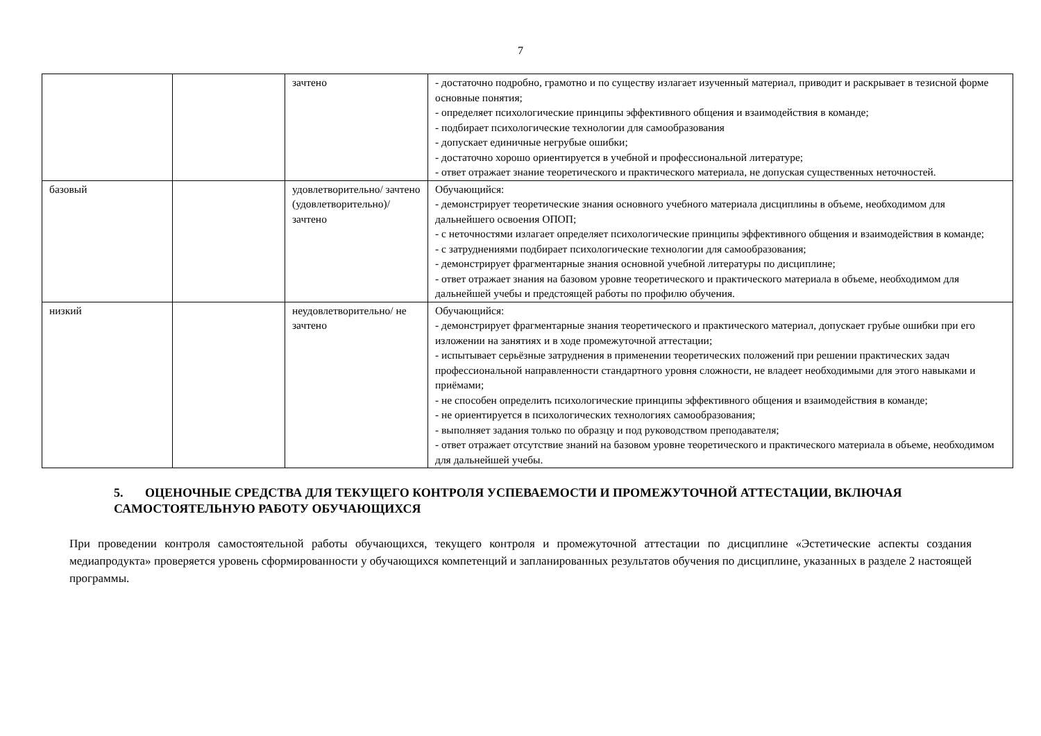7
| | | зачтено | - достаточно подробно, грамотно и по существу излагает изученный материал, приводит и раскрывает в тезисной форме основные понятия; - определяет психологические принципы эффективного общения и взаимодействия в команде; - подбирает психологические технологии для самообразования - допускает единичные негрубые ошибки; - достаточно хорошо ориентируется в учебной и профессиональной литературе; - ответ отражает знание теоретического и практического материала, не допуская существенных неточностей. |
| базовый | | удовлетворительно/ зачтено (удовлетворительно)/ зачтено | Обучающийся: - демонстрирует теоретические знания основного учебного материала дисциплины в объеме, необходимом для дальнейшего освоения ОПОП; - с неточностями излагает определяет психологические принципы эффективного общения и взаимодействия в команде; - с затруднениями подбирает психологические технологии для самообразования; - демонстрирует фрагментарные знания основной учебной литературы по дисциплине; - ответ отражает знания на базовом уровне теоретического и практического материала в объеме, необходимом для дальнейшей учебы и предстоящей работы по профилю обучения. |
| низкий | | неудовлетворительно/ не зачтено | Обучающийся: - демонстрирует фрагментарные знания теоретического и практического материал, допускает грубые ошибки при его изложении на занятиях и в ходе промежуточной аттестации; - испытывает серьёзные затруднения в применении теоретических положений при решении практических задач профессиональной направленности стандартного уровня сложности, не владеет необходимыми для этого навыками и приёмами; - не способен определить психологические принципы эффективного общения и взаимодействия в команде; - не ориентируется в психологических технологиях самообразования; - выполняет задания только по образцу и под руководством преподавателя; - ответ отражает отсутствие знаний на базовом уровне теоретического и практического материала в объеме, необходимом для дальнейшей учебы. |
5. ОЦЕНОЧНЫЕ СРЕДСТВА ДЛЯ ТЕКУЩЕГО КОНТРОЛЯ УСПЕВАЕМОСТИ И ПРОМЕЖУТОЧНОЙ АТТЕСТАЦИИ, ВКЛЮЧАЯ САМОСТОЯТЕЛЬНУЮ РАБОТУ ОБУЧАЮЩИХСЯ
При проведении контроля самостоятельной работы обучающихся, текущего контроля и промежуточной аттестации по дисциплине «Эстетические аспекты создания медиапродукта» проверяется уровень сформированности у обучающихся компетенций и запланированных результатов обучения по дисциплине, указанных в разделе 2 настоящей программы.